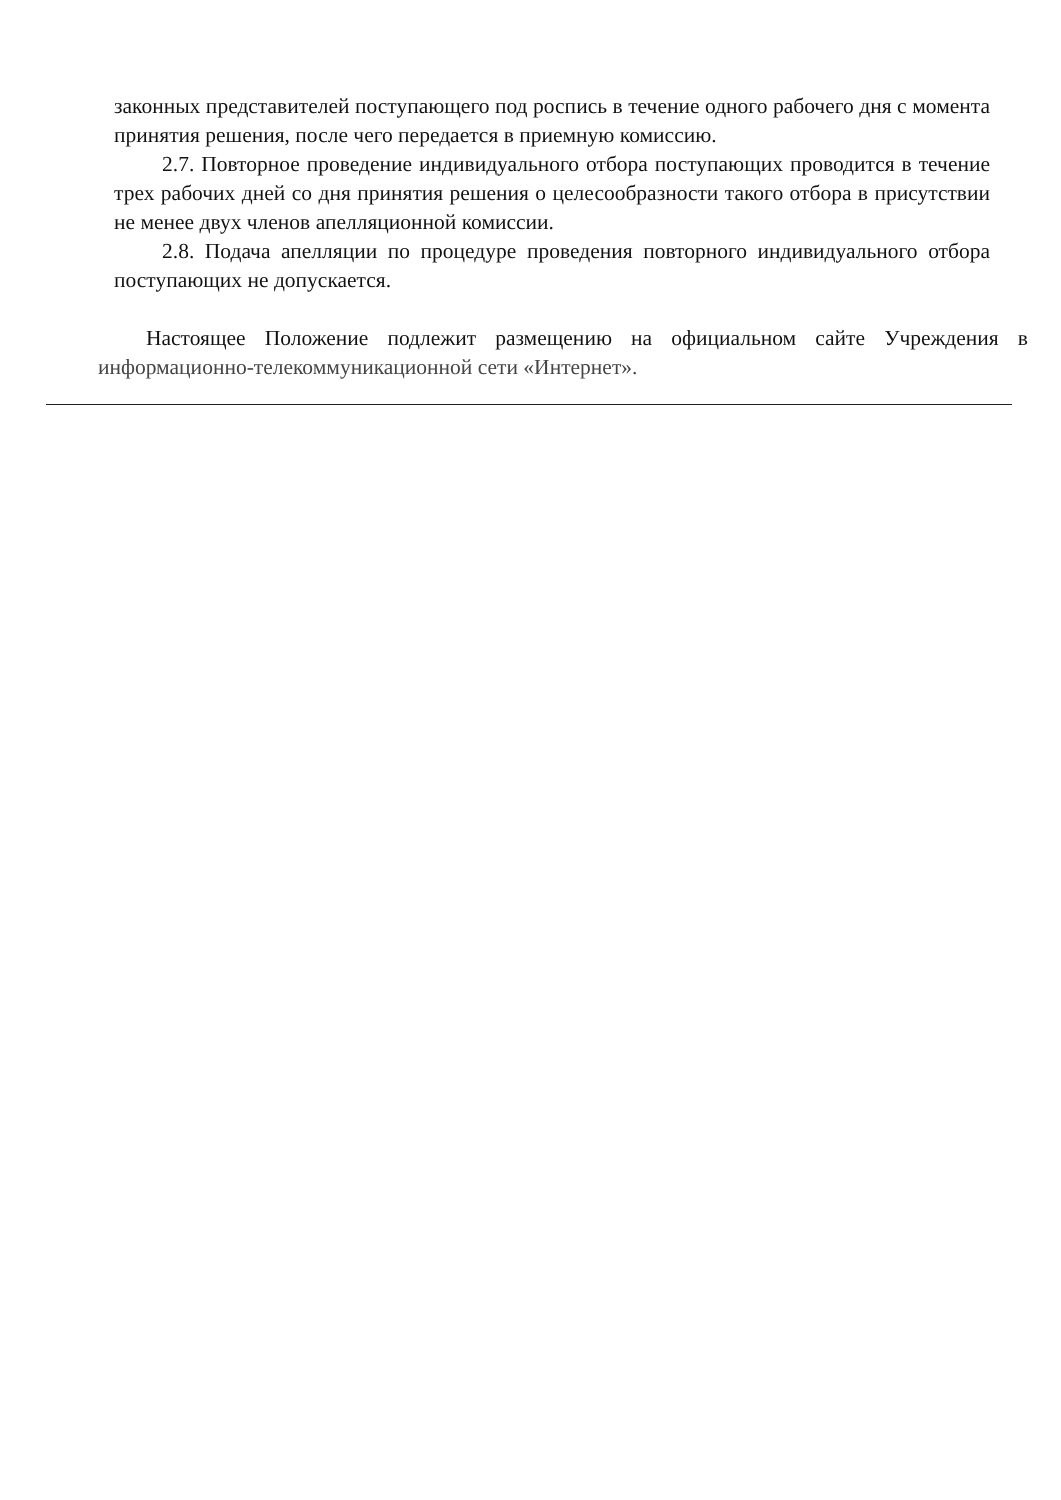законных представителей поступающего под роспись в течение одного рабочего дня с момента принятия решения, после чего передается в приемную комиссию.
2.7. Повторное проведение индивидуального отбора поступающих проводится в течение трех рабочих дней со дня принятия решения о целесообразности такого отбора в присутствии не менее двух членов апелляционной комиссии.
2.8. Подача апелляции по процедуре проведения повторного индивидуального отбора поступающих не допускается.
Настоящее Положение подлежит размещению на официальном сайте Учреждения в информационно-телекоммуникационной сети «Интернет».